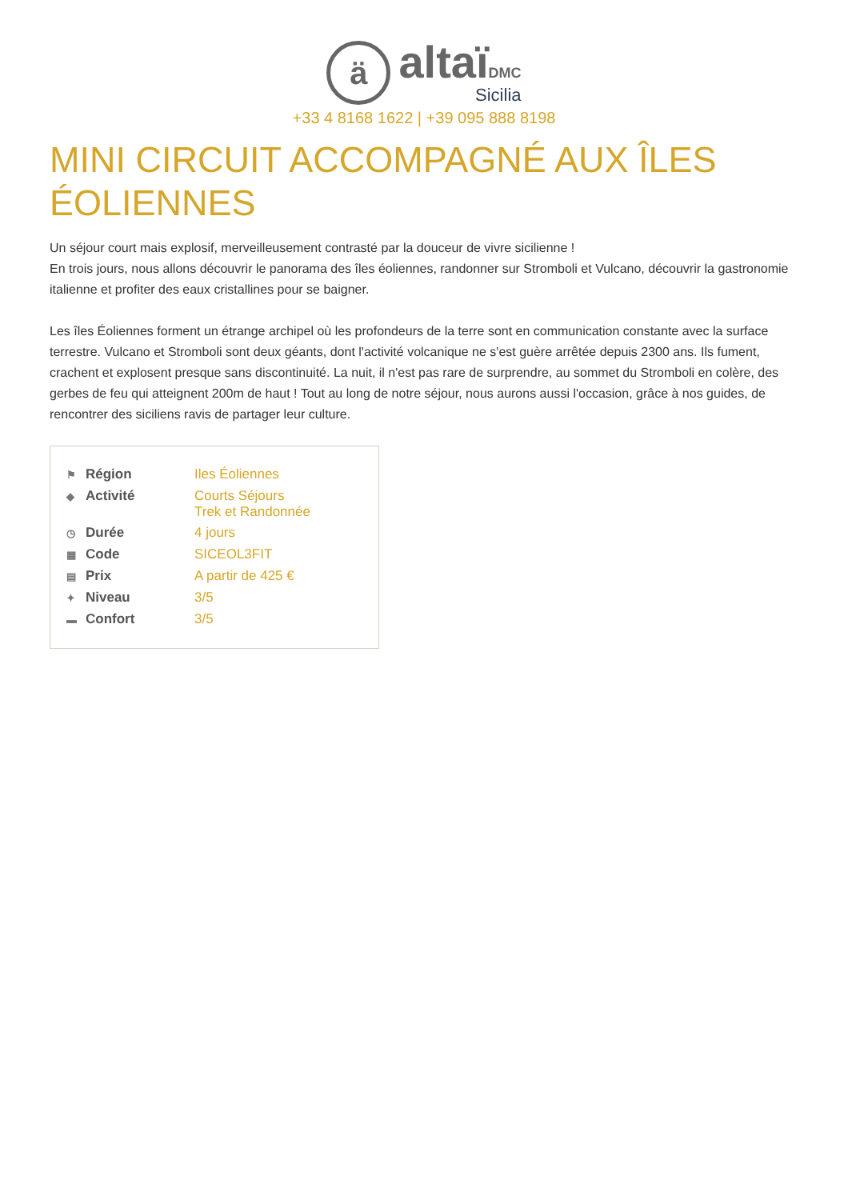ä
altaïDMC
Sicilia
+33 4 8168 1622 | +39 095 888 8198
MINI CIRCUIT ACCOMPAGNÉ AUX ÎLES ÉOLIENNES
Un séjour court mais explosif, merveilleusement contrasté par la douceur de vivre sicilienne !
En trois jours, nous allons découvrir le panorama des îles éoliennes, randonner sur Stromboli et Vulcano, découvrir la gastronomie italienne et profiter des eaux cristallines pour se baigner.
Les îles Éoliennes forment un étrange archipel où les profondeurs de la terre sont en communication constante avec la surface terrestre. Vulcano et Stromboli sont deux géants, dont l'activité volcanique ne s'est guère arrêtée depuis 2300 ans. Ils fument, crachent et explosent presque sans discontinuité. La nuit, il n'est pas rare de surprendre, au sommet du Stromboli en colère, des gerbes de feu qui atteignent 200m de haut ! Tout au long de notre séjour, nous aurons aussi l'occasion, grâce à nos guides, de rencontrer des siciliens ravis de partager leur culture.
| ⚑ Région | Iles Éoliennes |
| ◆ Activité | Courts Séjours Trek et Randonnée |
| ◷ Durée | 4 jours |
| ▦ Code | SICEOL3FIT |
| ▤ Prix | A partir de 425 € |
| ✦ Niveau | 3/5 |
| ▬ Confort | 3/5 |